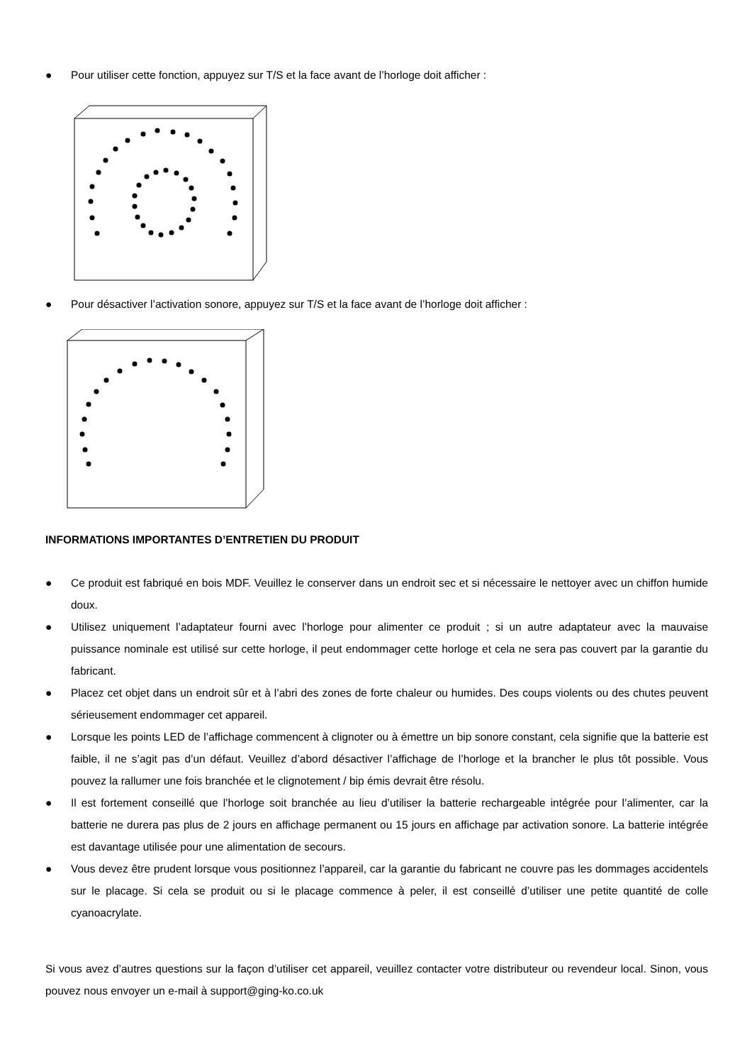● Pour utiliser cette fonction, appuyez sur T/S et la face avant de l’horloge doit afficher :
● Pour désactiver l’activation sonore, appuyez sur T/S et la face avant de l’horloge doit afficher :
INFORMATIONS IMPORTANTES D’ENTRETIEN DU PRODUIT
● Ce produit est fabriqué en bois MDF. Veuillez le conserver dans un endroit sec et si nécessaire le nettoyer avec un chiffon humide doux.
● Utilisez uniquement l’adaptateur fourni avec l’horloge pour alimenter ce produit ; si un autre adaptateur avec la mauvaise puissance nominale est utilisé sur cette horloge, il peut endommager cette horloge et cela ne sera pas couvert par la garantie du fabricant.
● Placez cet objet dans un endroit sûr et à l’abri des zones de forte chaleur ou humides. Des coups violents ou des chutes peuvent sérieusement endommager cet appareil.
● Lorsque les points LED de l’affichage commencent à clignoter ou à émettre un bip sonore constant, cela signifie que la batterie est faible, il ne s’agit pas d’un défaut. Veuillez d’abord désactiver l’affichage de l’horloge et la brancher le plus tôt possible. Vous pouvez la rallumer une fois branchée et le clignotement / bip émis devrait être résolu.
● Il est fortement conseillé que l’horloge soit branchée au lieu d’utiliser la batterie rechargeable intégrée pour l’alimenter, car la batterie ne durera pas plus de 2 jours en affichage permanent ou 15 jours en affichage par activation sonore. La batterie intégrée est davantage utilisée pour une alimentation de secours.
● Vous devez être prudent lorsque vous positionnez l’appareil, car la garantie du fabricant ne couvre pas les dommages accidentels sur le placage. Si cela se produit ou si le placage commence à peler, il est conseillé d’utiliser une petite quantité de colle cyanoacrylate.
Si vous avez d’autres questions sur la façon d’utiliser cet appareil, veuillez contacter votre distributeur ou revendeur local. Sinon, vous pouvez nous envoyer un e-mail à support@ging-ko.co.uk